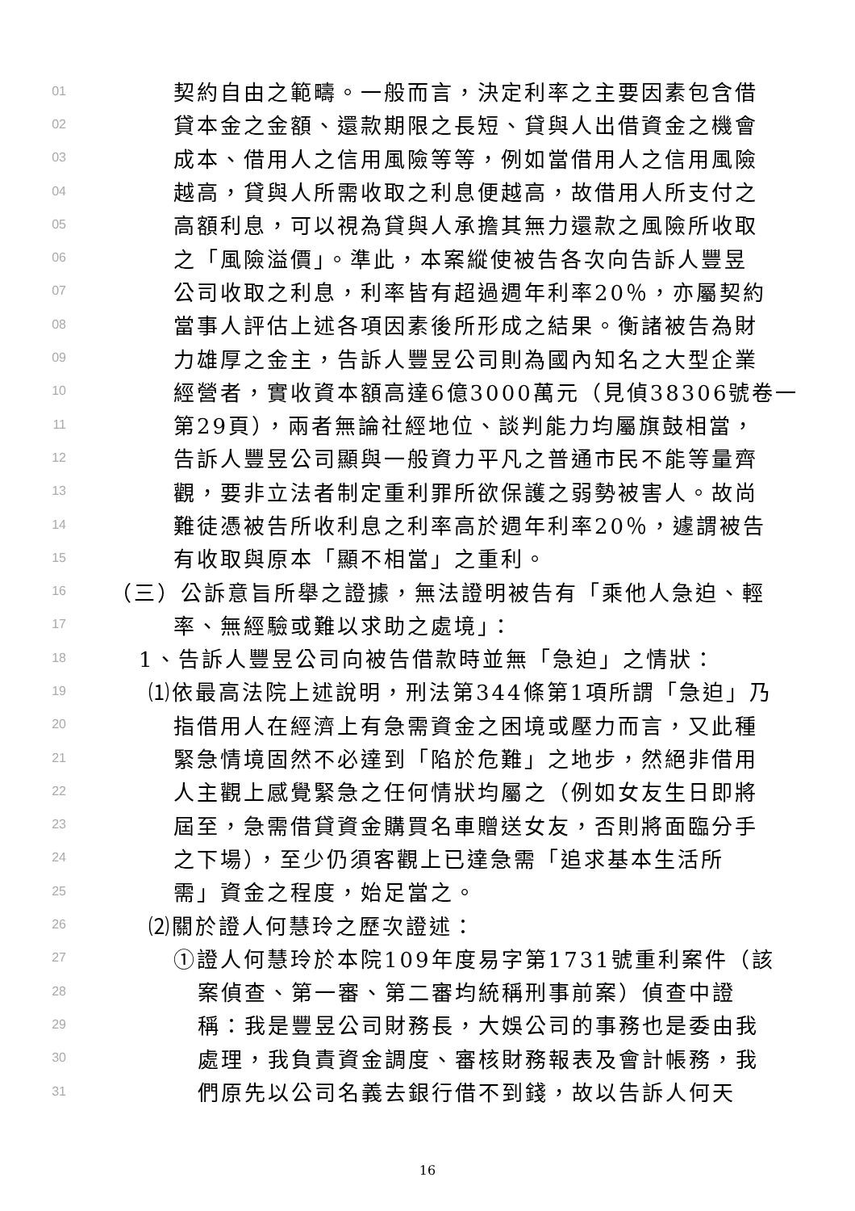01 契約自由之範疇。一般而言，決定利率之主要因素包含借
02 貸本金之金額、還款期限之長短、貸與人出借資金之機會
03 成本、借用人之信用風險等等，例如當借用人之信用風險
04 越高，貸與人所需收取之利息便越高，故借用人所支付之
05 高額利息，可以視為貸與人承擔其無力還款之風險所收取
06 之「風險溢價」。準此，本案縱使被告各次向告訴人豐昱
07 公司收取之利息，利率皆有超過週年利率20％，亦屬契約
08 當事人評估上述各項因素後所形成之結果。衡諸被告為財
09 力雄厚之金主，告訴人豐昱公司則為國內知名之大型企業
10 經營者，實收資本額高達6億3000萬元（見偵38306號卷一
11 第29頁），兩者無論社經地位、談判能力均屬旗鼓相當，
12 告訴人豐昱公司顯與一般資力平凡之普通市民不能等量齊
13 觀，要非立法者制定重利罪所欲保護之弱勢被害人。故尚
14 難徒憑被告所收利息之利率高於週年利率20％，遽謂被告
15 有收取與原本「顯不相當」之重利。
16 （三）公訴意旨所舉之證據，無法證明被告有「乘他人急迫、輕
17 率、無經驗或難以求助之處境」：
18 1、告訴人豐昱公司向被告借款時並無「急迫」之情狀：
19 ⑴依最高法院上述說明，刑法第344條第1項所謂「急迫」乃
20 指借用人在經濟上有急需資金之困境或壓力而言，又此種
21 緊急情境固然不必達到「陷於危難」之地步，然絕非借用
22 人主觀上感覺緊急之任何情狀均屬之（例如女友生日即將
23 屆至，急需借貸資金購買名車贈送女友，否則將面臨分手
24 之下場），至少仍須客觀上已達急需「追求基本生活所
25 需」資金之程度，始足當之。
26 ⑵關於證人何慧玲之歷次證述：
27 ①證人何慧玲於本院109年度易字第1731號重利案件（該
28 案偵查、第一審、第二審均統稱刑事前案）偵查中證
29 稱：我是豐昱公司財務長，大娛公司的事務也是委由我
30 處理，我負責資金調度、審核財務報表及會計帳務，我
31 們原先以公司名義去銀行借不到錢，故以告訴人何天
16